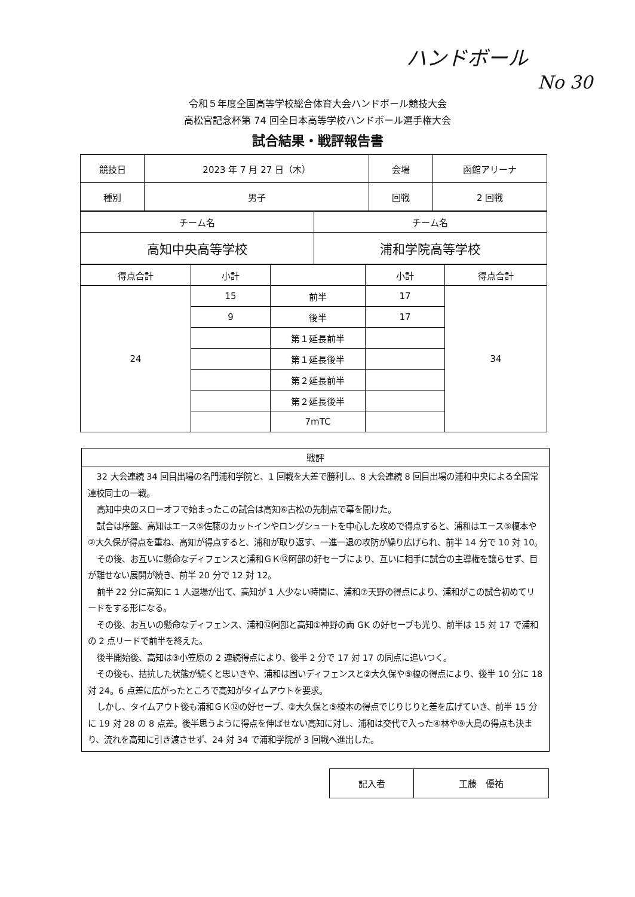ハンドボール
No 30
令和５年度全国高等学校総合体育大会ハンドボール競技大会
高松宮記念杯第 74 回全日本高等学校ハンドボール選手権大会
試合結果・戦評報告書
| 競技日 | 2023 年 7 月 27 日（木） | 会場 | 函館アリーナ |
| 種別 | 男子 | 回戦 | 2 回戦 |
| チーム名 | チーム名 |
| --- | --- |
| 高知中央高等学校 | 浦和学院高等学校 |
| 得点合計 | 小計 | | 小計 | 得点合計 |
| --- | --- | --- | --- | --- |
| 24 | 15 | 前半 | 17 | 34 |
| | 9 | 後半 | 17 | |
| | | 第１延長前半 | | |
| | | 第１延長後半 | | |
| | | 第２延長前半 | | |
| | | 第２延長後半 | | |
| | | 7mTC | | |
戦評
32 大会連続 34 回目出場の名門浦和学院と、1 回戦を大差で勝利し、8 大会連続 8 回目出場の浦和中央による全国常連校同士の一戦。
高知中央のスローオフで始まったこの試合は高知⑥古松の先制点で幕を開けた。
試合は序盤、高知はエース⑤佐藤のカットインやロングシュートを中心した攻めで得点すると、浦和はエース⑤榎本や②大久保が得点を重ね、高知が得点すると、浦和が取り返す、一進一退の攻防が繰り広げられ、前半 14 分で 10 対 10。
その後、お互いに懸命なディフェンスと浦和ＧＫ⑫阿部の好セーブにより、互いに相手に試合の主導権を譲らせず、目が離せない展開が続き、前半 20 分で 12 対 12。
前半 22 分に高知に 1 人退場が出て、高知が 1 人少ない時間に、浦和⑦天野の得点により、浦和がこの試合初めてリードをする形になる。
その後、お互いの懸命なディフェンス、浦和⑫阿部と高知①神野の両 GK の好セーブも光り、前半は 15 対 17 で浦和の 2 点リードで前半を終えた。
後半開始後、高知は③小笠原の 2 連続得点により、後半 2 分で 17 対 17 の同点に追いつく。
その後も、拮抗した状態が続くと思いきや、浦和は固いディフェンスと②大久保や⑤榎の得点により、後半 10 分に 18 対 24。6 点差に広がったところで高知がタイムアウトを要求。
しかし、タイムアウト後も浦和ＧＫ⑫の好セーブ、②大久保と⑤榎本の得点でじりじりと差を広げていき、前半 15 分に 19 対 28 の 8 点差。後半思うように得点を伸ばせない高知に対し、浦和は交代で入った④林や⑨大島の得点も決まり、流れを高知に引き渡させず、24 対 34 で浦和学院が 3 回戦へ進出した。
| 記入者 | 工藤 優祐 |